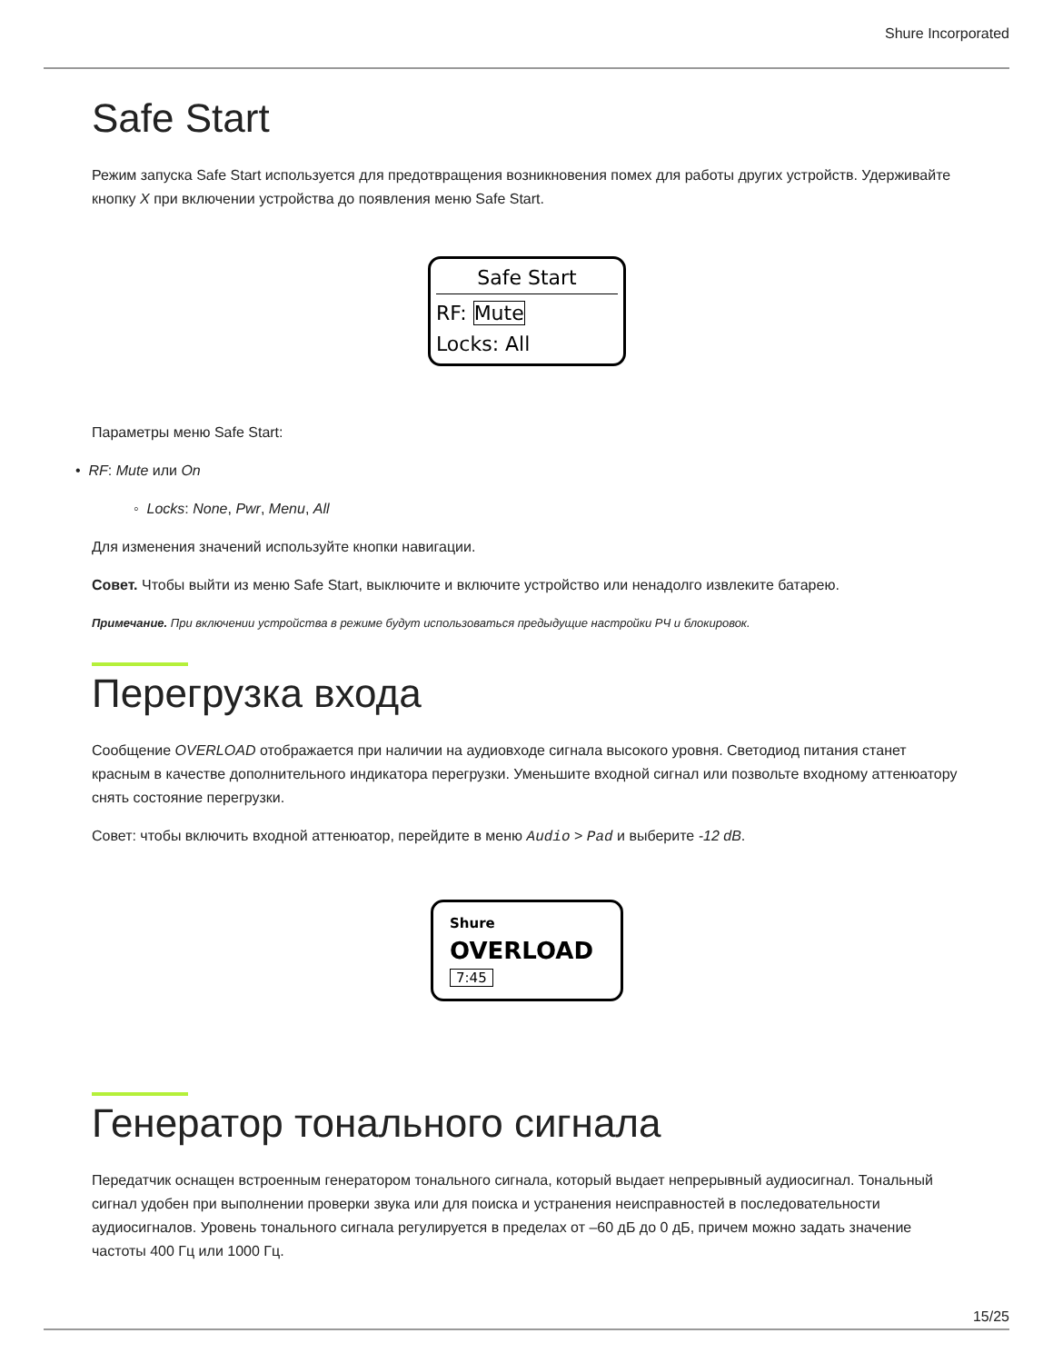Shure Incorporated
Safe Start
Режим запуска Safe Start используется для предотвращения возникновения помех для работы других устройств. Удерживайте кнопку X при включении устройства до появления меню Safe Start.
Safe Start
RF: Mute
Locks: All
Параметры меню Safe Start:
• RF: Mute или On
◦ Locks: None, Pwr, Menu, All
Для изменения значений используйте кнопки навигации.
Совет. Чтобы выйти из меню Safe Start, выключите и включите устройство или ненадолго извлеките батарею.
Примечание. При включении устройства в режиме будут использоваться предыдущие настройки РЧ и блокировок.
Перегрузка входа
Сообщение OVERLOAD отображается при наличии на аудиовходе сигнала высокого уровня. Светодиод питания станет красным в качестве дополнительного индикатора перегрузки. Уменьшите входной сигнал или позвольте входному аттенюатору снять состояние перегрузки.
Совет: чтобы включить входной аттенюатор, перейдите в меню Audio > Pad и выберите -12 dB.
Shure
OVERLOAD
7:45
Генератор тонального сигнала
Передатчик оснащен встроенным генератором тонального сигнала, который выдает непрерывный аудиосигнал. Тональный сигнал удобен при выполнении проверки звука или для поиска и устранения неисправностей в последовательности аудиосигналов. Уровень тонального сигнала регулируется в пределах от –60 дБ до 0 дБ, причем можно задать значение частоты 400 Гц или 1000 Гц.
15/25